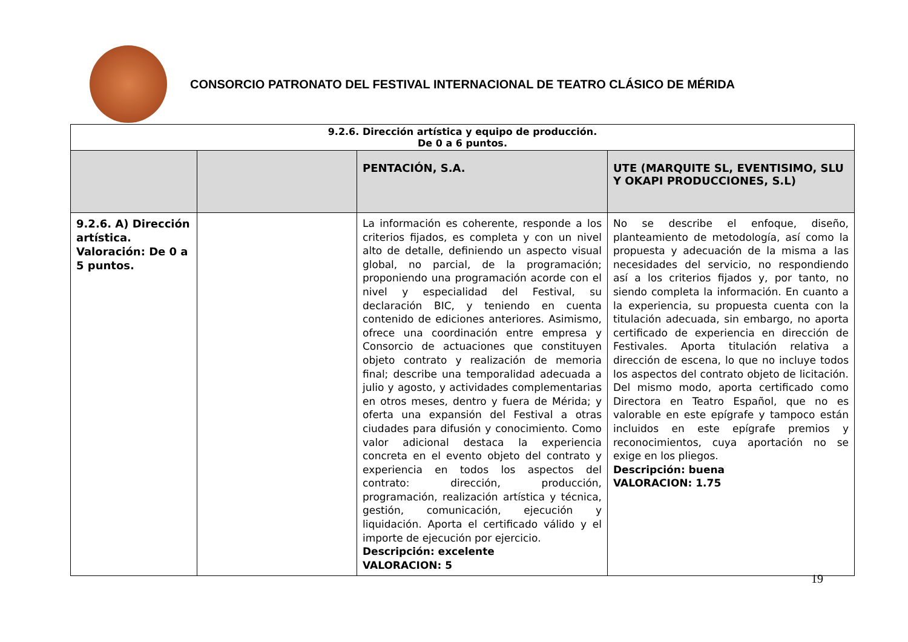CONSORCIO PATRONATO DEL FESTIVAL INTERNACIONAL DE TEATRO CLÁSICO DE MÉRIDA
| 9.2.6. Dirección artística y equipo de producción. De 0 a 6 puntos. | | | |
| | | PENTACIÓN, S.A. | UTE (MARQUITE SL, EVENTISIMO, SLU Y OKAPI PRODUCCIONES, S.L) |
| 9.2.6. A) Dirección artística. Valoración: De 0 a 5 puntos. | | La información es coherente, responde a los criterios fijados, es completa y con un nivel alto de detalle, definiendo un aspecto visual global, no parcial, de la programación; proponiendo una programación acorde con el nivel y especialidad del Festival, su declaración BIC, y teniendo en cuenta contenido de ediciones anteriores. Asimismo, ofrece una coordinación entre empresa y Consorcio de actuaciones que constituyen objeto contrato y realización de memoria final; describe una temporalidad adecuada a julio y agosto, y actividades complementarias en otros meses, dentro y fuera de Mérida; y oferta una expansión del Festival a otras ciudades para difusión y conocimiento. Como valor adicional destaca la experiencia concreta en el evento objeto del contrato y experiencia en todos los aspectos del contrato: dirección, producción, programación, realización artística y técnica, gestión, comunicación, ejecución y liquidación. Aporta el certificado válido y el importe de ejecución por ejercicio. Descripción: excelente VALORACION: 5 | No se describe el enfoque, diseño, planteamiento de metodología, así como la propuesta y adecuación de la misma a las necesidades del servicio, no respondiendo así a los criterios fijados y, por tanto, no siendo completa la información. En cuanto a la experiencia, su propuesta cuenta con la titulación adecuada, sin embargo, no aporta certificado de experiencia en dirección de Festivales. Aporta titulación relativa a dirección de escena, lo que no incluye todos los aspectos del contrato objeto de licitación. Del mismo modo, aporta certificado como Directora en Teatro Español, que no es valorable en este epígrafe y tampoco están incluidos en este epígrafe premios y reconocimientos, cuya aportación no se exige en los pliegos. Descripción: buena VALORACION: 1.75 |
19